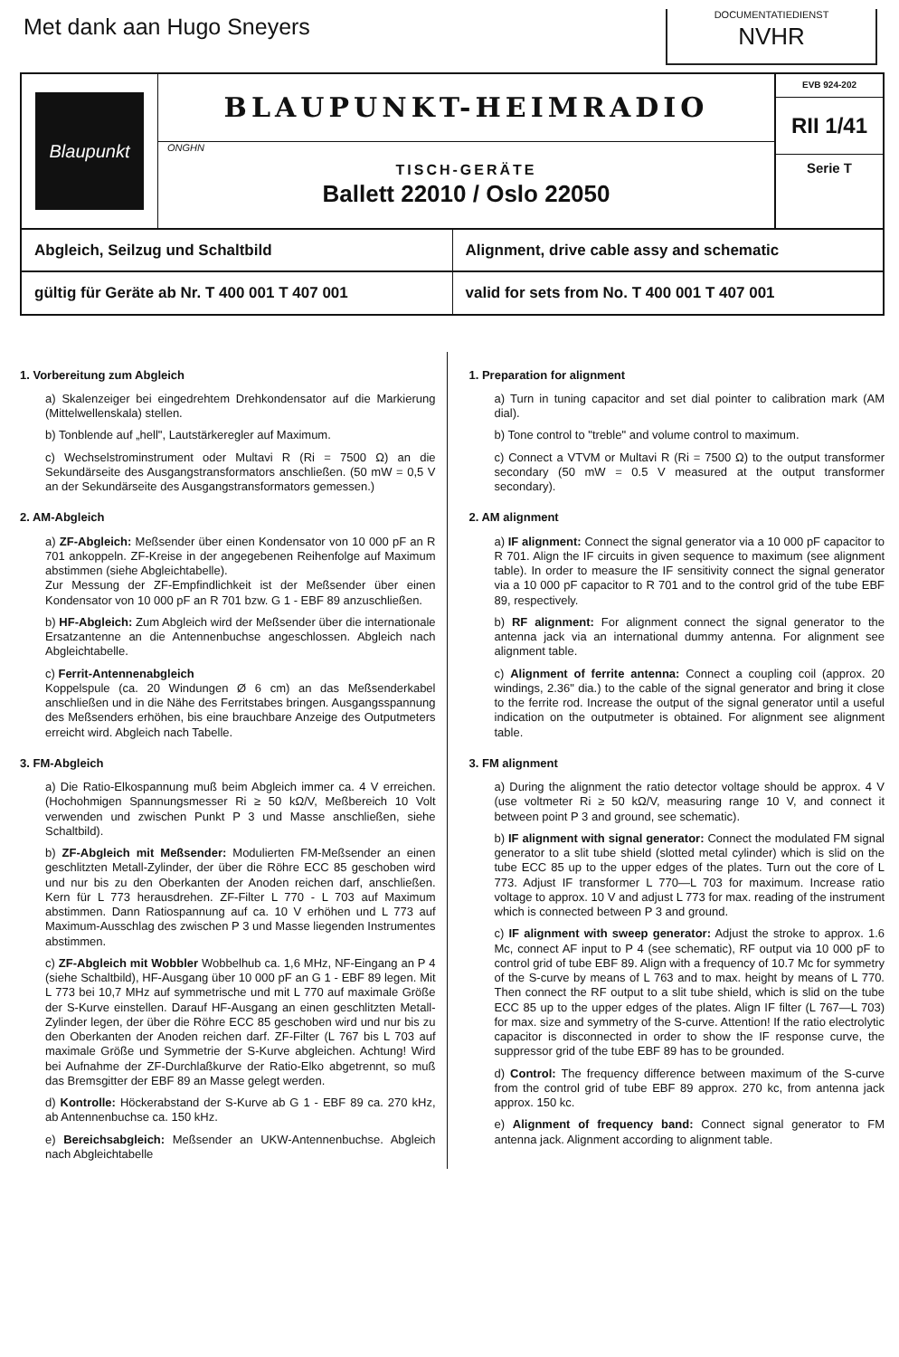Met dank aan Hugo Sneyers
DOCUMENTATIEDIENST
NVHR
Blaupunkt
BLAUPUNKT-HEIMRADIO
ONGHN
TISCH-GERÄTE
Ballett 22010 / Oslo 22050
EVB 924-202
RII 1/41
Serie T
Abgleich, Seilzug und Schaltbild
Alignment, drive cable assy and schematic
gültig für Geräte ab Nr. T 400 001 T 407 001
valid for sets from No. T 400 001 T 407 001
1. Vorbereitung zum Abgleich
a) Skalenzeiger bei eingedrehtem Drehkondensator auf die Markierung (Mittelwellenskala) stellen.
b) Tonblende auf „hell", Lautstärkeregler auf Maximum.
c) Wechselstrominstrument oder Multavi R (Ri = 7500 Ω) an die Sekundärseite des Ausgangstransformators anschließen. (50 mW = 0,5 V an der Sekundärseite des Ausgangstransformators gemessen.)
2. AM-Abgleich
a) ZF-Abgleich: Meßsender über einen Kondensator von 10 000 pF an R 701 ankoppeln. ZF-Kreise in der angegebenen Reihenfolge auf Maximum abstimmen (siehe Abgleichtabelle).
Zur Messung der ZF-Empfindlichkeit ist der Meßsender über einen Kondensator von 10 000 pF an R 701 bzw. G 1 - EBF 89 anzuschließen.
b) HF-Abgleich: Zum Abgleich wird der Meßsender über die internationale Ersatzantenne an die Antennenbuchse angeschlossen. Abgleich nach Abgleichtabelle.
c) Ferrit-Antennenabgleich
Koppelspule (ca. 20 Windungen Ø 6 cm) an das Meßsenderkabel anschließen und in die Nähe des Ferritstabes bringen. Ausgangsspannung des Meßsenders erhöhen, bis eine brauchbare Anzeige des Outputmeters erreicht wird. Abgleich nach Tabelle.
3. FM-Abgleich
a) Die Ratio-Elkospannung muß beim Abgleich immer ca. 4 V erreichen. (Hochohmigen Spannungsmesser Ri ≥ 50 kΩ/V, Meßbereich 10 Volt verwenden und zwischen Punkt P 3 und Masse anschließen, siehe Schaltbild).
b) ZF-Abgleich mit Meßsender: Modulierten FM-Meßsender an einen geschlitzten Metall-Zylinder, der über die Röhre ECC 85 geschoben wird und nur bis zu den Oberkanten der Anoden reichen darf, anschließen. Kern für L 773 herausdrehen. ZF-Filter L 770 - L 703 auf Maximum abstimmen. Dann Ratiospannung auf ca. 10 V erhöhen und L 773 auf Maximum-Ausschlag des zwischen P 3 und Masse liegenden Instrumentes abstimmen.
c) ZF-Abgleich mit Wobbler Wobbelhub ca. 1,6 MHz, NF-Eingang an P 4 (siehe Schaltbild), HF-Ausgang über 10 000 pF an G 1 - EBF 89 legen. Mit L 773 bei 10,7 MHz auf symmetrische und mit L 770 auf maximale Größe der S-Kurve einstellen. Darauf HF-Ausgang an einen geschlitzten Metall-Zylinder legen, der über die Röhre ECC 85 geschoben wird und nur bis zu den Oberkanten der Anoden reichen darf. ZF-Filter (L 767 bis L 703 auf maximale Größe und Symmetrie der S-Kurve abgleichen. Achtung! Wird bei Aufnahme der ZF-Durchlaßkurve der Ratio-Elko abgetrennt, so muß das Bremsgitter der EBF 89 an Masse gelegt werden.
d) Kontrolle: Höckerabstand der S-Kurve ab G 1 - EBF 89 ca. 270 kHz, ab Antennenbuchse ca. 150 kHz.
e) Bereichsabgleich: Meßsender an UKW-Antennenbuchse. Abgleich nach Abgleichtabelle
1. Preparation for alignment
a) Turn in tuning capacitor and set dial pointer to calibration mark (AM dial).
b) Tone control to "treble" and volume control to maximum.
c) Connect a VTVM or Multavi R (Ri = 7500 Ω) to the output transformer secondary (50 mW = 0.5 V measured at the output transformer secondary).
2. AM alignment
a) IF alignment: Connect the signal generator via a 10 000 pF capacitor to R 701. Align the IF circuits in given sequence to maximum (see alignment table). In order to measure the IF sensitivity connect the signal generator via a 10 000 pF capacitor to R 701 and to the control grid of the tube EBF 89, respectively.
b) RF alignment: For alignment connect the signal generator to the antenna jack via an international dummy antenna. For alignment see alignment table.
c) Alignment of ferrite antenna: Connect a coupling coil (approx. 20 windings, 2.36" dia.) to the cable of the signal generator and bring it close to the ferrite rod. Increase the output of the signal generator until a useful indication on the outputmeter is obtained. For alignment see alignment table.
3. FM alignment
a) During the alignment the ratio detector voltage should be approx. 4 V (use voltmeter Ri ≥ 50 kΩ/V, measuring range 10 V, and connect it between point P 3 and ground, see schematic).
b) IF alignment with signal generator: Connect the modulated FM signal generator to a slit tube shield (slotted metal cylinder) which is slid on the tube ECC 85 up to the upper edges of the plates. Turn out the core of L 773. Adjust IF transformer L 770—L 703 for maximum. Increase ratio voltage to approx. 10 V and adjust L 773 for max. reading of the instrument which is connected between P 3 and ground.
c) IF alignment with sweep generator: Adjust the stroke to approx. 1.6 Mc, connect AF input to P 4 (see schematic), RF output via 10 000 pF to control grid of tube EBF 89. Align with a frequency of 10.7 Mc for symmetry of the S-curve by means of L 763 and to max. height by means of L 770. Then connect the RF output to a slit tube shield, which is slid on the tube ECC 85 up to the upper edges of the plates. Align IF filter (L 767—L 703) for max. size and symmetry of the S-curve. Attention! If the ratio electrolytic capacitor is disconnected in order to show the IF response curve, the suppressor grid of the tube EBF 89 has to be grounded.
d) Control: The frequency difference between maximum of the S-curve from the control grid of tube EBF 89 approx. 270 kc, from antenna jack approx. 150 kc.
e) Alignment of frequency band: Connect signal generator to FM antenna jack. Alignment according to alignment table.